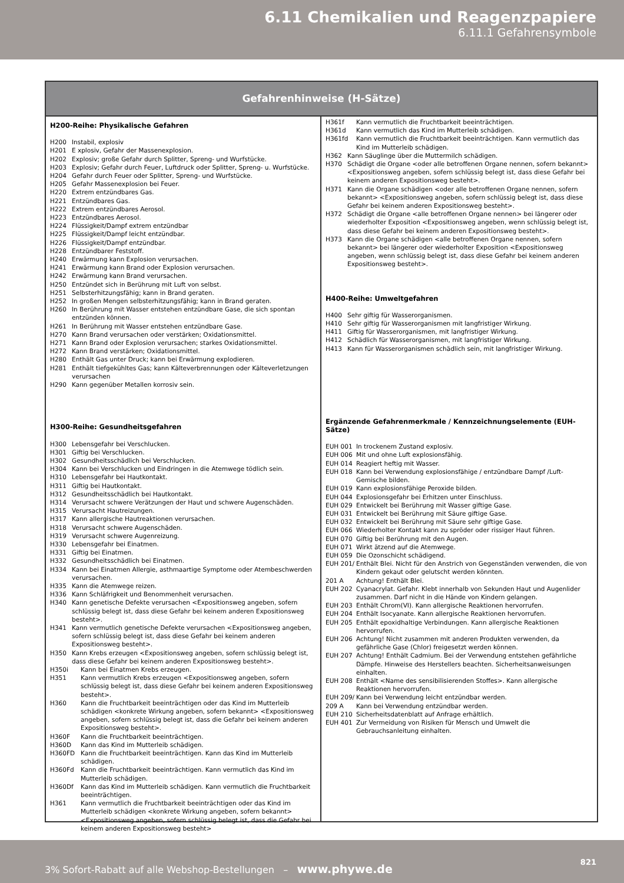6.11 Chemikalien und Reagenzpapiere
6.11.1 Gefahrensymbole
Gefahrenhinweise (H-Sätze)
H200-Reihe: Physikalische Gefahren
H200 Instabil, explosiv
H201 E xplosiv, Gefahr der Massenexplosion.
H202 Explosiv; große Gefahr durch Splitter, Spreng- und Wurfstücke.
H203 Explosiv; Gefahr durch Feuer, Luftdruck oder Splitter, Spreng- u. Wurfstücke.
H204 Gefahr durch Feuer oder Splitter, Spreng- und Wurfstücke.
H205 Gefahr Massenexplosion bei Feuer.
H220 Extrem entzündbares Gas.
H221 Entzündbares Gas.
H222 Extrem entzündbares Aerosol.
H223 Entzündbares Aerosol.
H224 Flüssigkeit/Dampf extrem entzündbar
H225 Flüssigkeit/Dampf leicht entzündbar.
H226 Flüssigkeit/Dampf entzündbar.
H228 Entzündbarer Feststoff.
H240 Erwärmung kann Explosion verursachen.
H241 Erwärmung kann Brand oder Explosion verursachen.
H242 Erwärmung kann Brand verursachen.
H250 Entzündet sich in Berührung mit Luft von selbst.
H251 Selbsterhitzungsfähig; kann in Brand geraten.
H252 In großen Mengen selbsterhitzungsfähig; kann in Brand geraten.
H260 In Berührung mit Wasser entstehen entzündbare Gase, die sich spontan entzünden können.
H261 In Berührung mit Wasser entstehen entzündbare Gase.
H270 Kann Brand verursachen oder verstärken; Oxidationsmittel.
H271 Kann Brand oder Explosion verursachen; starkes Oxidationsmittel.
H272 Kann Brand verstärken; Oxidationsmittel.
H280 Enthält Gas unter Druck; kann bei Erwärmung explodieren.
H281 Enthält tiefgekühltes Gas; kann Kälteverbrennungen oder Kälteverletzungen verursachen
H290 Kann gegenüber Metallen korrosiv sein.
H300-Reihe: Gesundheitsgefahren
H300 Lebensgefahr bei Verschlucken.
H301 Giftig bei Verschlucken.
H302 Gesundheitsschädlich bei Verschlucken.
H304 Kann bei Verschlucken und Eindringen in die Atemwege tödlich sein.
H310 Lebensgefahr bei Hautkontakt.
H311 Giftig bei Hautkontakt.
H312 Gesundheitsschädlich bei Hautkontakt.
H314 Verursacht schwere Verätzungen der Haut und schwere Augenschäden.
H315 Verursacht Hautreizungen.
H317 Kann allergische Hautreaktionen verursachen.
H318 Verursacht schwere Augenschäden.
H319 Verursacht schwere Augenreizung.
H330 Lebensgefahr bei Einatmen.
H331 Giftig bei Einatmen.
H332 Gesundheitsschädlich bei Einatmen.
H334 Kann bei Einatmen Allergie, asthmaartige Symptome oder Atembeschwerden verursachen.
H335 Kann die Atemwege reizen.
H336 Kann Schläfrigkeit und Benommenheit verursachen.
H340 Kann genetische Defekte verursachen <Expositionsweg angeben, sofern schlüssig belegt ist, dass diese Gefahr bei keinem anderen Expositionsweg besteht>.
H341 Kann vermutlich genetische Defekte verursachen <Expositionsweg angeben, sofern schlüssig belegt ist, dass diese Gefahr bei keinem anderen Expositionsweg besteht>.
H350 Kann Krebs erzeugen <Expositionsweg angeben, sofern schlüssig belegt ist, dass diese Gefahr bei keinem anderen Expositionsweg besteht>.
H350i Kann bei Einatmen Krebs erzeugen.
H351 Kann vermutlich Krebs erzeugen <Expositionsweg angeben, sofern schlüssig belegt ist, dass diese Gefahr bei keinem anderen Expositionsweg besteht>.
H360 Kann die Fruchtbarkeit beeinträchtigen oder das Kind im Mutterleib schädigen <konkrete Wirkung angeben, sofern bekannt> <Expositionsweg angeben, sofern schlüssig belegt ist, dass die Gefahr bei keinem anderen Expositionsweg besteht>.
H360F Kann die Fruchtbarkeit beeinträchtigen.
H360D Kann das Kind im Mutterleib schädigen.
H360FD Kann die Fruchtbarkeit beeinträchtigen. Kann das Kind im Mutterleib schädigen.
H360Fd Kann die Fruchtbarkeit beeinträchtigen. Kann vermutlich das Kind im Mutterleib schädigen.
H360Df Kann das Kind im Mutterleib schädigen. Kann vermutlich die Fruchtbarkeit beeinträchtigen.
H361 Kann vermutlich die Fruchtbarkeit beeinträchtigen oder das Kind im Mutterleib schädigen <konkrete Wirkung angeben, sofern bekannt> <Expositionsweg angeben, sofern schlüssig belegt ist, dass die Gefahr bei keinem anderen Expositionsweg besteht>
H361f Kann vermutlich die Fruchtbarkeit beeinträchtigen.
H361d Kann vermutlich das Kind im Mutterleib schädigen.
H361fd Kann vermutlich die Fruchtbarkeit beeinträchtigen. Kann vermutlich das Kind im Mutterleib schädigen.
H362 Kann Säuglinge über die Muttermilch schädigen.
H370 Schädigt die Organe <oder alle betroffenen Organe nennen, sofern bekannt><Expositionsweg angeben, sofern schlüssig belegt ist, dass diese Gefahr bei keinem anderen Expositionsweg besteht>.
H371 Kann die Organe schädigen <oder alle betroffenen Organe nennen, sofern bekannt> <Expositionsweg angeben, sofern schlüssig belegt ist, dass diese Gefahr bei keinem anderen Expositionsweg besteht>.
H372 Schädigt die Organe <alle betroffenen Organe nennen> bei längerer oder wiederholter Exposition <Expositionsweg angeben, wenn schlüssig belegt ist, dass diese Gefahr bei keinem anderen Expositionsweg besteht>.
H373 Kann die Organe schädigen <alle betroffenen Organe nennen, sofern bekannt> bei längerer oder wiederholter Exposition <Expositionsweg angeben, wenn schlüssig belegt ist, dass diese Gefahr bei keinem anderen Expositionsweg besteht>.
H400-Reihe: Umweltgefahren
H400 Sehr giftig für Wasserorganismen.
H410 Sehr giftig für Wasserorganismen mit langfristiger Wirkung.
H411 Giftig für Wasserorganismen, mit langfristiger Wirkung.
H412 Schädlich für Wasserorganismen, mit langfristiger Wirkung.
H413 Kann für Wasserorganismen schädlich sein, mit langfristiger Wirkung.
Ergänzende Gefahrenmerkmale / Kennzeichnungselemente (EUH-Sätze)
EUH 001 In trockenem Zustand explosiv.
EUH 006 Mit und ohne Luft explosionsfähig.
EUH 014 Reagiert heftig mit Wasser.
EUH 018 Kann bei Verwendung explosionsfähige / entzündbare Dampf /Luft-Gemische bilden.
EUH 019 Kann explosionsfähige Peroxide bilden.
EUH 044 Explosionsgefahr bei Erhitzen unter Einschluss.
EUH 029 Entwickelt bei Berührung mit Wasser giftige Gase.
EUH 031 Entwickelt bei Berührung mit Säure giftige Gase.
EUH 032 Entwickelt bei Berührung mit Säure sehr giftige Gase.
EUH 066 Wiederholter Kontakt kann zu spröder oder rissiger Haut führen.
EUH 070 Giftig bei Berührung mit den Augen.
EUH 071 Wirkt ätzend auf die Atemwege.
EUH 059 Die Ozonschicht schädigend.
EUH 201/ Enthält Blei. Nicht für den Anstrich von Gegenständen verwenden, die von Kindern gekaut oder gelutscht werden könnten.
201 A Achtung! Enthält Blei.
EUH 202 Cyanacrylat. Gefahr. Klebt innerhalb von Sekunden Haut und Augenlider zusammen. Darf nicht in die Hände von Kindern gelangen.
EUH 203 Enthält Chrom(VI). Kann allergische Reaktionen hervorrufen.
EUH 204 Enthält Isocyanate. Kann allergische Reaktionen hervorrufen.
EUH 205 Enthält epoxidhaltige Verbindungen. Kann allergische Reaktionen hervorrufen.
EUH 206 Achtung! Nicht zusammen mit anderen Produkten verwenden, da gefährliche Gase (Chlor) freigesetzt werden können.
EUH 207 Achtung! Enthält Cadmium. Bei der Verwendung entstehen gefährliche Dämpfe. Hinweise des Herstellers beachten. Sicherheitsanweisungen einhalten.
EUH 208 Enthält <Name des sensibilisierenden Stoffes>. Kann allergische Reaktionen hervorrufen.
EUH 209/ Kann bei Verwendung leicht entzündbar werden.
209 A Kann bei Verwendung entzündbar werden.
EUH 210 Sicherheitsdatenblatt auf Anfrage erhältlich.
EUH 401 Zur Vermeidung von Risiken für Mensch und Umwelt die Gebrauchsanleitung einhalten.
3% Sofort-Rabatt auf alle Webshop-Bestellungen – www.phywe.de
821